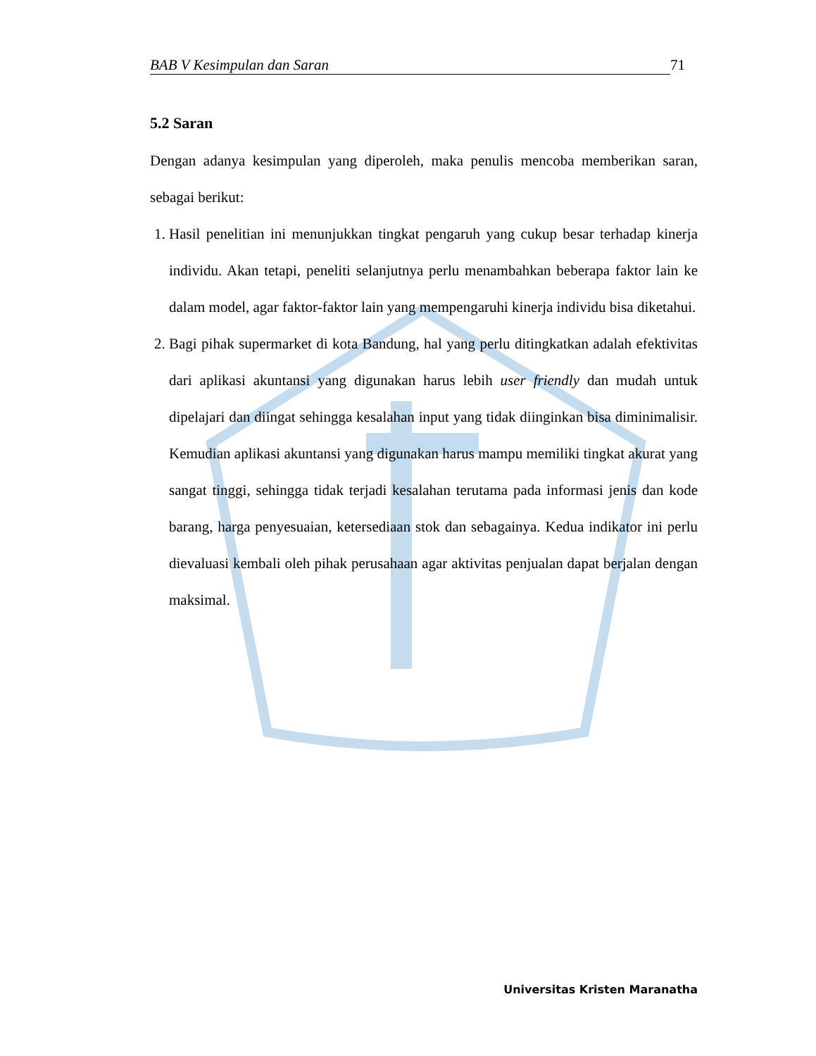BAB V Kesimpulan dan Saran 71
5.2 Saran
Dengan adanya kesimpulan yang diperoleh, maka penulis mencoba memberikan saran, sebagai berikut:
1. Hasil penelitian ini menunjukkan tingkat pengaruh yang cukup besar terhadap kinerja individu. Akan tetapi, peneliti selanjutnya perlu menambahkan beberapa faktor lain ke dalam model, agar faktor-faktor lain yang mempengaruhi kinerja individu bisa diketahui.
2. Bagi pihak supermarket di kota Bandung, hal yang perlu ditingkatkan adalah efektivitas dari aplikasi akuntansi yang digunakan harus lebih user friendly dan mudah untuk dipelajari dan diingat sehingga kesalahan input yang tidak diinginkan bisa diminimalisir. Kemudian aplikasi akuntansi yang digunakan harus mampu memiliki tingkat akurat yang sangat tinggi, sehingga tidak terjadi kesalahan terutama pada informasi jenis dan kode barang, harga penyesuaian, ketersediaan stok dan sebagainya. Kedua indikator ini perlu dievaluasi kembali oleh pihak perusahaan agar aktivitas penjualan dapat berjalan dengan maksimal.
Universitas Kristen Maranatha